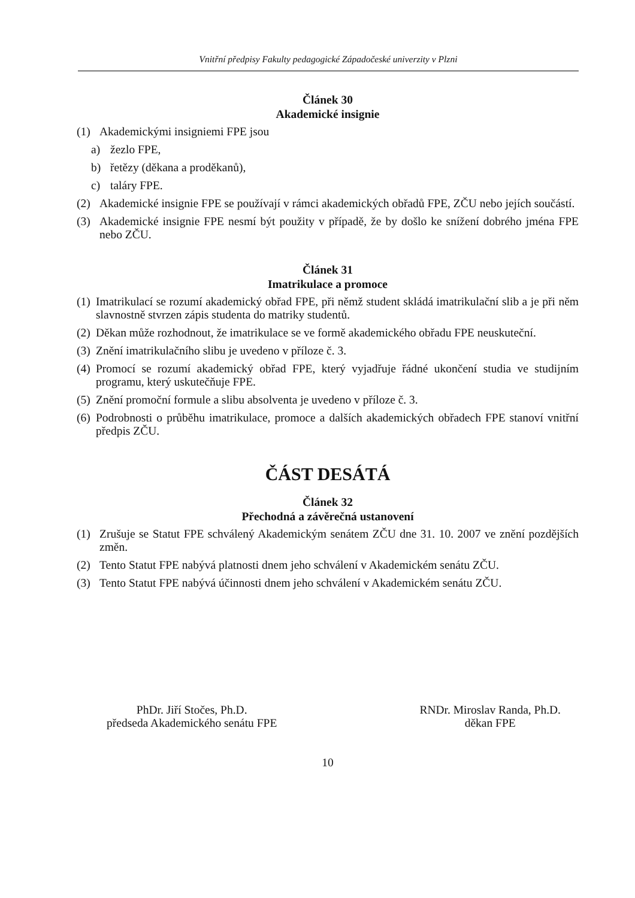Vnitřní předpisy Fakulty pedagogické Západočeské univerzity v Plzni
Článek 30
Akademické insignie
(1) Akademickými insigniemi FPE jsou
a) žezlo FPE,
b) řetězy (děkana a proděkanů),
c) taláry FPE.
(2) Akademické insignie FPE se používají v rámci akademických obřadů FPE, ZČU nebo jejích součástí.
(3) Akademické insignie FPE nesmí být použity v případě, že by došlo ke snížení dobrého jména FPE nebo ZČU.
Článek 31
Imatrikulace a promoce
(1) Imatrikulací se rozumí akademický obřad FPE, při němž student skládá imatrikulační slib a je při něm slavnostně stvrzen zápis studenta do matriky studentů.
(2) Děkan může rozhodnout, že imatrikulace se ve formě akademického obřadu FPE neuskuteční.
(3) Znění imatrikulačního slibu je uvedeno v příloze č. 3.
(4) Promocí se rozumí akademický obřad FPE, který vyjadřuje řádné ukončení studia ve studijním programu, který uskutečňuje FPE.
(5) Znění promoční formule a slibu absolventa je uvedeno v příloze č. 3.
(6) Podrobnosti o průběhu imatrikulace, promoce a dalších akademických obřadech FPE stanoví vnitřní předpis ZČU.
ČÁST DESÁTÁ
Článek 32
Přechodná a závěrečná ustanovení
(1) Zrušuje se Statut FPE schválený Akademickým senátem ZČU dne 31. 10. 2007 ve znění pozdějších změn.
(2) Tento Statut FPE nabývá platnosti dnem jeho schválení v Akademickém senátu ZČU.
(3) Tento Statut FPE nabývá účinnosti dnem jeho schválení v Akademickém senátu ZČU.
PhDr. Jiří Stočes, Ph.D.
předseda Akademického senátu FPE
RNDr. Miroslav Randa, Ph.D.
děkan FPE
10